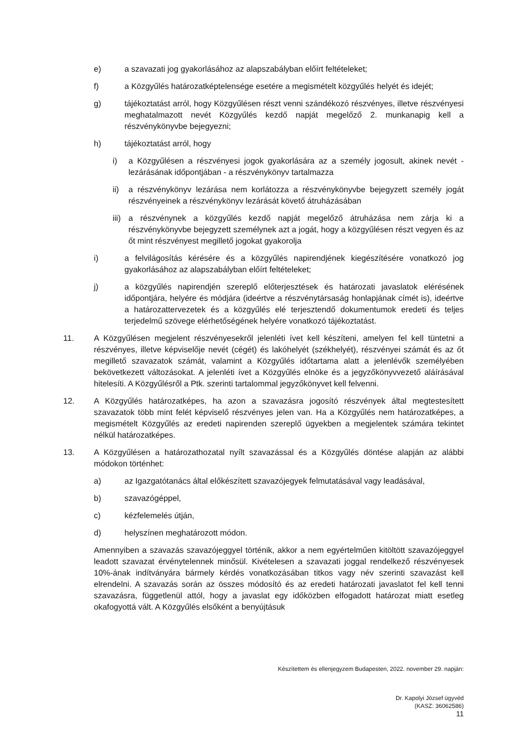e) a szavazati jog gyakorlásához az alapszabályban előírt feltételeket;
f) a Közgyűlés határozatképtelensége esetére a megismételt közgyűlés helyét és idejét;
g) tájékoztatást arról, hogy Közgyűlésen részt venni szándékozó részvényes, illetve részvényesi meghatalmazott nevét Közgyűlés kezdő napját megelőző 2. munkanapig kell a részvénykönyvbe bejegyezni;
h) tájékoztatást arról, hogy
i) a Közgyűlésen a részvényesi jogok gyakorlására az a személy jogosult, akinek nevét - lezárásának időpontjában - a részvénykönyv tartalmazza
ii) a részvénykönyv lezárása nem korlátozza a részvénykönyvbe bejegyzett személy jogát részvényeinek a részvénykönyv lezárását követő átruházásában
iii)
a részvénynek a közgyűlés kezdő napját megelőző átruházása nem zárja ki a részvénykönyvbe bejegyzett személynek azt a jogát, hogy a közgyűlésen részt vegyen és az őt mint részvényest megillető jogokat gyakorolja
i) a felvilágosítás kérésére és a közgyűlés napirendjének kiegészítésére vonatkozó jog gyakorlásához az alapszabályban előírt feltételeket;
j) a közgyűlés napirendjén szereplő előterjesztések és határozati javaslatok elérésének időpontjára, helyére és módjára (ideértve a részvénytársaság honlapjának címét is), ideértve a határozattervezetek és a közgyűlés elé terjesztendő dokumentumok eredeti és teljes terjedelmű szövege elérhetőségének helyére vonatkozó tájékoztatást.
11. A Közgyűlésen megjelent részvényesekről jelenléti ívet kell készíteni, amelyen fel kell tüntetni a részvényes, illetve képviselője nevét (cégét) és lakóhelyét (székhelyét), részvényei számát és az őt megillető szavazatok számát, valamint a Közgyűlés időtartama alatt a jelenlévők személyében bekövetkezett változásokat. A jelenléti ívet a Közgyűlés elnöke és a jegyzőkönyvvezető aláírásával hitelesíti. A Közgyűlésről a Ptk. szerinti tartalommal jegyzőkönyvet kell felvenni.
12. A Közgyűlés határozatképes, ha azon a szavazásra jogosító részvények által megtestesített szavazatok több mint felét képviselő részvényes jelen van. Ha a Közgyűlés nem határozatképes, a megismételt Közgyűlés az eredeti napirenden szereplő ügyekben a megjelentek számára tekintet nélkül határozatképes.
13. A Közgyűlésen a határozathozatal nyílt szavazással és a Közgyűlés döntése alapján az alábbi módokon történhet:
a) az Igazgatótanács által előkészített szavazójegyek felmutatásával vagy leadásával,
b) szavazógéppel,
c) kézfelemelés útján,
d) helyszínen meghatározott módon.
Amennyiben a szavazás szavazójeggyel történik, akkor a nem egyértelműen kitöltött szavazójeggyel leadott szavazat érvénytelennek minősül. Kivételesen a szavazati joggal rendelkező részvényesek 10%-ának indítványára bármely kérdés vonatkozásában titkos vagy név szerinti szavazást kell elrendelni. A szavazás során az összes módosító és az eredeti határozati javaslatot fel kell tenni szavazásra, függetlenül attól, hogy a javaslat egy időközben elfogadott határozat miatt esetleg okafogyottá vált. A Közgyűlés elsőként a benyújtásuk
Készítettem és ellenjegyzem Budapesten, 2022. november 29. napján:
Dr. Kapolyi József ügyvéd
(KASZ: 36062586)
11